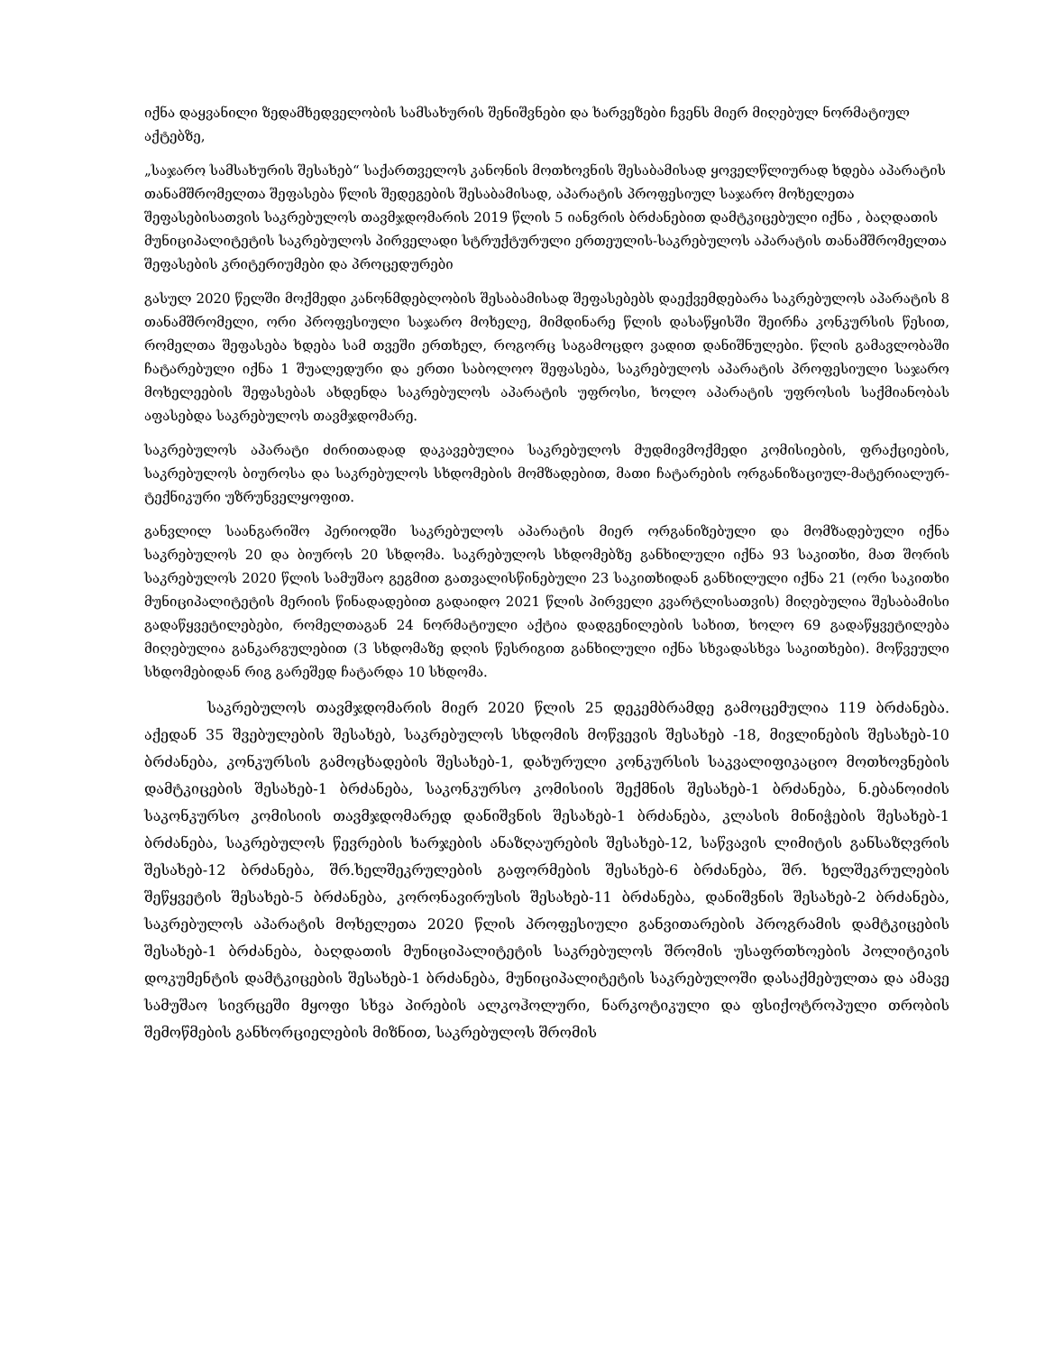იქნა დაყვანილი ზედამხედველობის სამსახურის შენიშვნები და ხარვეზები ჩვენს მიერ მიღებულ ნორმატიულ აქტებზე,
„საჯარო სამსახურის შესახებ“ საქართველოს კანონის მოთხოვნის შესაბამისად ყოველწლიურად ხდება აპარატის თანამშრომელთა შეფასება წლის შედეგების შესაბამისად, აპარატის პროფესიულ საჯარო მოხელეთა შეფასებისათვის საკრებულოს თავმჯდომარის 2019 წლის 5 იანვრის ბრძანებით დამტკიცებული იქნა , ბაღდათის მუნიციპალიტეტის საკრებულოს პირველადი სტრუქტურული ერთეულის-საკრებულოს აპარატის თანამშრომელთა შეფასების კრიტერიუმები და პროცედურები
გასულ 2020 წელში მოქმედი კანონმდებლობის შესაბამისად შეფასებებს დაექვემდებარა საკრებულოს აპარატის 8 თანამშრომელი, ორი პროფესიული საჯარო მოხელე, მიმდინარე წლის დასაწყისში შეირჩა კონკურსის წესით, რომელთა შეფასება ხდება სამ თვეში ერთხელ, როგორც საგამოცდო ვადით დანიშნულები. წლის გამავლობაში ჩატარებული იქნა 1 შუალედური და ერთი საბოლოო შეფასება, საკრებულოს აპარატის პროფესიული საჯარო მოხელეების შეფასებას ახდენდა საკრებულოს აპარატის უფროსი, ხოლო აპარატის უფროსის საქმიანობას აფასებდა საკრებულოს თავმჯდომარე.
საკრებულოს აპარატი ძირითადად დაკავებულია საკრებულოს მუდმივმოქმედი კომისიების, ფრაქციების, საკრებულოს ბიუროსა და საკრებულოს სხდომების მომზადებით, მათი ჩატარების ორგანიზაციულ-მატერიალურ-ტექნიკური უზრუნველყოფით.
განვლილ საანგარიშო პერიოდში საკრებულოს აპარატის მიერ ორგანიზებული და მომზადებული იქნა საკრებულოს 20 და ბიუროს 20 სხდომა. საკრებულოს სხდომებზე განხილული იქნა 93 საკითხი, მათ შორის საკრებულოს 2020 წლის სამუშაო გეგმით გათვალისწინებული 23 საკითხიდან განხილული იქნა 21 (ორი საკითხი მუნიციპალიტეტის მერიის წინადადებით გადაიდო 2021 წლის პირველი კვარტლისათვის) მიღებულია შესაბამისი გადაწყვეტილებები, რომელთაგან 24 ნორმატიული აქტია დადგენილების სახით, ხოლო 69 გადაწყვეტილება მიღებულია განკარგულებით (3 სხდომაზე დღის წესრიგით განხილული იქნა სხვადასხვა საკითხები). მოწვეული სხდომებიდან რიგ გარეშედ ჩატარდა 10 სხდომა.
საკრებულოს თავმჯდომარის მიერ 2020 წლის 25 დეკემბრამდე გამოცემულია 119 ბრძანება. აქედან 35 შვებულების შესახებ, საკრებულოს სხდომის მოწვევის შესახებ -18, მივლინების შესახებ-10 ბრძანება, კონკურსის გამოცხადების შესახებ-1, დახურული კონკურსის საკვალიფიკაციო მოთხოვნების დამტკიცების შესახებ-1 ბრძანება, საკონკურსო კომისიის შექმნის შესახებ-1 ბრძანება, ნ.ებანოიძის საკონკურსო კომისიის თავმჯდომარედ დანიშვნის შესახებ-1 ბრძანება, კლასის მინიჭების შესახებ-1 ბრძანება, საკრებულოს წევრების ხარჯების ანაზღაურების შესახებ-12, საწვავის ლიმიტის განსაზღვრის შესახებ-12 ბრძანება, შრ.ხელშეკრულების გაფორმების შესახებ-6 ბრძანება, შრ. ხელშეკრულების შეწყვეტის შესახებ-5 ბრძანება, კორონავირუსის შესახებ-11 ბრძანება, დანიშვნის შესახებ-2 ბრძანება, საკრებულოს აპარატის მოხელეთა 2020 წლის პროფესიული განვითარების პროგრამის დამტკიცების შესახებ-1 ბრძანება, ბაღდათის მუნიციპალიტეტის საკრებულოს შრომის უსაფრთხოების პოლიტიკის დოკუმენტის დამტკიცების შესახებ-1 ბრძანება, მუნიციპალიტეტის საკრებულოში დასაქმებულთა და ამავე სამუშაო სივრცეში მყოფი სხვა პირების ალკოჰოლური, ნარკოტიკული და ფსიქოტროპული თრობის შემოწმების განხორციელების მიზნით, საკრებულოს შრომის